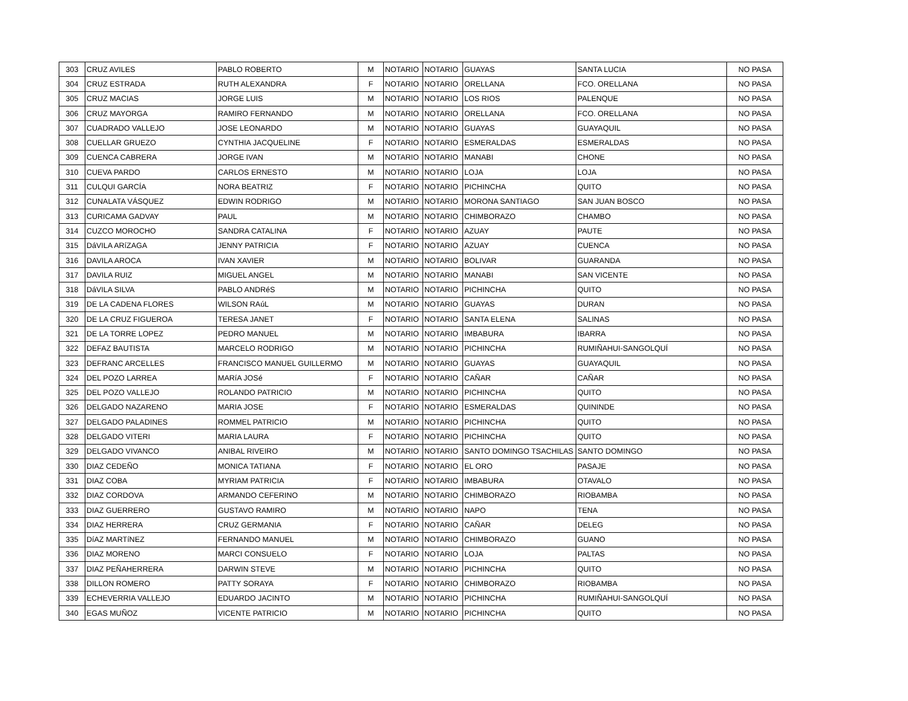| 303 | CRUZ AVILES | PABLO ROBERTO | M | NOTARIO | NOTARIO | GUAYAS | SANTA LUCIA | NO PASA |
| 304 | CRUZ ESTRADA | RUTH ALEXANDRA | F | NOTARIO | NOTARIO | ORELLANA | FCO. ORELLANA | NO PASA |
| 305 | CRUZ MACIAS | JORGE LUIS | M | NOTARIO | NOTARIO | LOS RIOS | PALENQUE | NO PASA |
| 306 | CRUZ MAYORGA | RAMIRO FERNANDO | M | NOTARIO | NOTARIO | ORELLANA | FCO. ORELLANA | NO PASA |
| 307 | CUADRADO VALLEJO | JOSE LEONARDO | M | NOTARIO | NOTARIO | GUAYAS | GUAYAQUIL | NO PASA |
| 308 | CUELLAR GRUEZO | CYNTHIA JACQUELINE | F | NOTARIO | NOTARIO | ESMERALDAS | ESMERALDAS | NO PASA |
| 309 | CUENCA CABRERA | JORGE IVAN | M | NOTARIO | NOTARIO | MANABI | CHONE | NO PASA |
| 310 | CUEVA PARDO | CARLOS ERNESTO | M | NOTARIO | NOTARIO | LOJA | LOJA | NO PASA |
| 311 | CULQUI GARCÍA | NORA BEATRIZ | F | NOTARIO | NOTARIO | PICHINCHA | QUITO | NO PASA |
| 312 | CUNALATA VÁSQUEZ | EDWIN RODRIGO | M | NOTARIO | NOTARIO | MORONA SANTIAGO | SAN JUAN BOSCO | NO PASA |
| 313 | CURICAMA GADVAY | PAUL | M | NOTARIO | NOTARIO | CHIMBORAZO | CHAMBO | NO PASA |
| 314 | CUZCO MOROCHO | SANDRA CATALINA | F | NOTARIO | NOTARIO | AZUAY | PAUTE | NO PASA |
| 315 | DáVILA ARíZAGA | JENNY PATRICIA | F | NOTARIO | NOTARIO | AZUAY | CUENCA | NO PASA |
| 316 | DAVILA AROCA | IVAN XAVIER | M | NOTARIO | NOTARIO | BOLIVAR | GUARANDA | NO PASA |
| 317 | DAVILA RUIZ | MIGUEL ANGEL | M | NOTARIO | NOTARIO | MANABI | SAN VICENTE | NO PASA |
| 318 | DáVILA SILVA | PABLO ANDRéS | M | NOTARIO | NOTARIO | PICHINCHA | QUITO | NO PASA |
| 319 | DE LA CADENA FLORES | WILSON RAúL | M | NOTARIO | NOTARIO | GUAYAS | DURAN | NO PASA |
| 320 | DE LA CRUZ FIGUEROA | TERESA JANET | F | NOTARIO | NOTARIO | SANTA ELENA | SALINAS | NO PASA |
| 321 | DE LA TORRE LOPEZ | PEDRO MANUEL | M | NOTARIO | NOTARIO | IMBABURA | IBARRA | NO PASA |
| 322 | DEFAZ BAUTISTA | MARCELO RODRIGO | M | NOTARIO | NOTARIO | PICHINCHA | RUMIÑAHUI-SANGOLQUÍ | NO PASA |
| 323 | DEFRANC ARCELLES | FRANCISCO MANUEL GUILLERMO | M | NOTARIO | NOTARIO | GUAYAS | GUAYAQUIL | NO PASA |
| 324 | DEL POZO LARREA | MARíA JOSé | F | NOTARIO | NOTARIO | CAÑAR | CAÑAR | NO PASA |
| 325 | DEL POZO VALLEJO | ROLANDO PATRICIO | M | NOTARIO | NOTARIO | PICHINCHA | QUITO | NO PASA |
| 326 | DELGADO NAZARENO | MARIA JOSE | F | NOTARIO | NOTARIO | ESMERALDAS | QUININDE | NO PASA |
| 327 | DELGADO PALADINES | ROMMEL PATRICIO | M | NOTARIO | NOTARIO | PICHINCHA | QUITO | NO PASA |
| 328 | DELGADO VITERI | MARIA LAURA | F | NOTARIO | NOTARIO | PICHINCHA | QUITO | NO PASA |
| 329 | DELGADO VIVANCO | ANIBAL RIVEIRO | M | NOTARIO | NOTARIO | SANTO DOMINGO TSACHILAS | SANTO DOMINGO | NO PASA |
| 330 | DIAZ CEDEÑO | MONICA TATIANA | F | NOTARIO | NOTARIO | EL ORO | PASAJE | NO PASA |
| 331 | DIAZ COBA | MYRIAM PATRICIA | F | NOTARIO | NOTARIO | IMBABURA | OTAVALO | NO PASA |
| 332 | DIAZ CORDOVA | ARMANDO CEFERINO | M | NOTARIO | NOTARIO | CHIMBORAZO | RIOBAMBA | NO PASA |
| 333 | DIAZ GUERRERO | GUSTAVO RAMIRO | M | NOTARIO | NOTARIO | NAPO | TENA | NO PASA |
| 334 | DIAZ HERRERA | CRUZ GERMANIA | F | NOTARIO | NOTARIO | CAÑAR | DELEG | NO PASA |
| 335 | DíAZ MARTíNEZ | FERNANDO MANUEL | M | NOTARIO | NOTARIO | CHIMBORAZO | GUANO | NO PASA |
| 336 | DIAZ MORENO | MARCI CONSUELO | F | NOTARIO | NOTARIO | LOJA | PALTAS | NO PASA |
| 337 | DIAZ PEÑAHERRERA | DARWIN STEVE | M | NOTARIO | NOTARIO | PICHINCHA | QUITO | NO PASA |
| 338 | DILLON ROMERO | PATTY SORAYA | F | NOTARIO | NOTARIO | CHIMBORAZO | RIOBAMBA | NO PASA |
| 339 | ECHEVERRIA VALLEJO | EDUARDO JACINTO | M | NOTARIO | NOTARIO | PICHINCHA | RUMIÑAHUI-SANGOLQUÍ | NO PASA |
| 340 | EGAS MUÑOZ | VICENTE PATRICIO | M | NOTARIO | NOTARIO | PICHINCHA | QUITO | NO PASA |